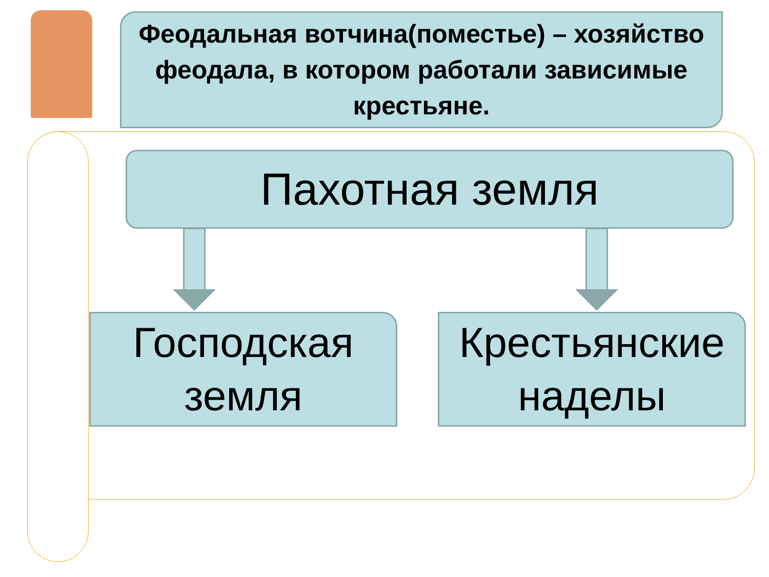Феодальная вотчина(поместье) – хозяйство феодала, в котором работали зависимые крестьяне.
Пахотная земля
Господская земля
Крестьянские наделы